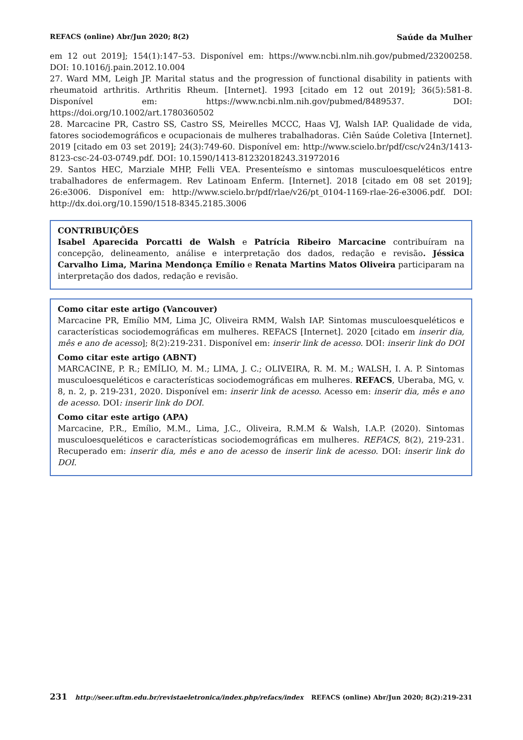REFACS (online) Abr/Jun 2020; 8(2) Saúde da Mulher
em 12 out 2019]; 154(1):147–53. Disponível em: https://www.ncbi.nlm.nih.gov/pubmed/23200258. DOI: 10.1016/j.pain.2012.10.004
27. Ward MM, Leigh JP. Marital status and the progression of functional disability in patients with rheumatoid arthritis. Arthritis Rheum. [Internet]. 1993 [citado em 12 out 2019]; 36(5):581-8. Disponível em: https://www.ncbi.nlm.nih.gov/pubmed/8489537. DOI: https://doi.org/10.1002/art.1780360502
28. Marcacine PR, Castro SS, Castro SS, Meirelles MCCC, Haas VJ, Walsh IAP. Qualidade de vida, fatores sociodemográficos e ocupacionais de mulheres trabalhadoras. Ciên Saúde Coletiva [Internet]. 2019 [citado em 03 set 2019]; 24(3):749-60. Disponível em: http://www.scielo.br/pdf/csc/v24n3/1413-8123-csc-24-03-0749.pdf. DOI: 10.1590/1413-81232018243.31972016
29. Santos HEC, Marziale MHP, Felli VEA. Presenteísmo e sintomas musculoesqueléticos entre trabalhadores de enfermagem. Rev Latinoam Enferm. [Internet]. 2018 [citado em 08 set 2019]; 26:e3006. Disponível em: http://www.scielo.br/pdf/rlae/v26/pt_0104-1169-rlae-26-e3006.pdf. DOI: http://dx.doi.org/10.1590/1518-8345.2185.3006
CONTRIBUIÇÕES
Isabel Aparecida Porcatti de Walsh e Patrícia Ribeiro Marcacine contribuíram na concepção, delineamento, análise e interpretação dos dados, redação e revisão. Jéssica Carvalho Lima, Marina Mendonça Emílio e Renata Martins Matos Oliveira participaram na interpretação dos dados, redação e revisão.
Como citar este artigo (Vancouver)
Marcacine PR, Emílio MM, Lima JC, Oliveira RMM, Walsh IAP. Sintomas musculoesqueléticos e características sociodemográficas em mulheres. REFACS [Internet]. 2020 [citado em inserir dia, mês e ano de acesso]; 8(2):219-231. Disponível em: inserir link de acesso. DOI: inserir link do DOI
Como citar este artigo (ABNT)
MARCACINE, P. R.; EMÍLIO, M. M.; LIMA, J. C.; OLIVEIRA, R. M. M.; WALSH, I. A. P. Sintomas musculoesqueléticos e características sociodemográficas em mulheres. REFACS, Uberaba, MG, v. 8, n. 2, p. 219-231, 2020. Disponível em: inserir link de acesso. Acesso em: inserir dia, mês e ano de acesso. DOI: inserir link do DOI.
Como citar este artigo (APA)
Marcacine, P.R., Emílio, M.M., Lima, J.C., Oliveira, R.M.M & Walsh, I.A.P. (2020). Sintomas musculoesqueléticos e características sociodemográficas em mulheres. REFACS, 8(2), 219-231. Recuperado em: inserir dia, mês e ano de acesso de inserir link de acesso. DOI: inserir link do DOI.
231 http://seer.uftm.edu.br/revistaeletronica/index.php/refacs/index REFACS (online) Abr/Jun 2020; 8(2):219-231